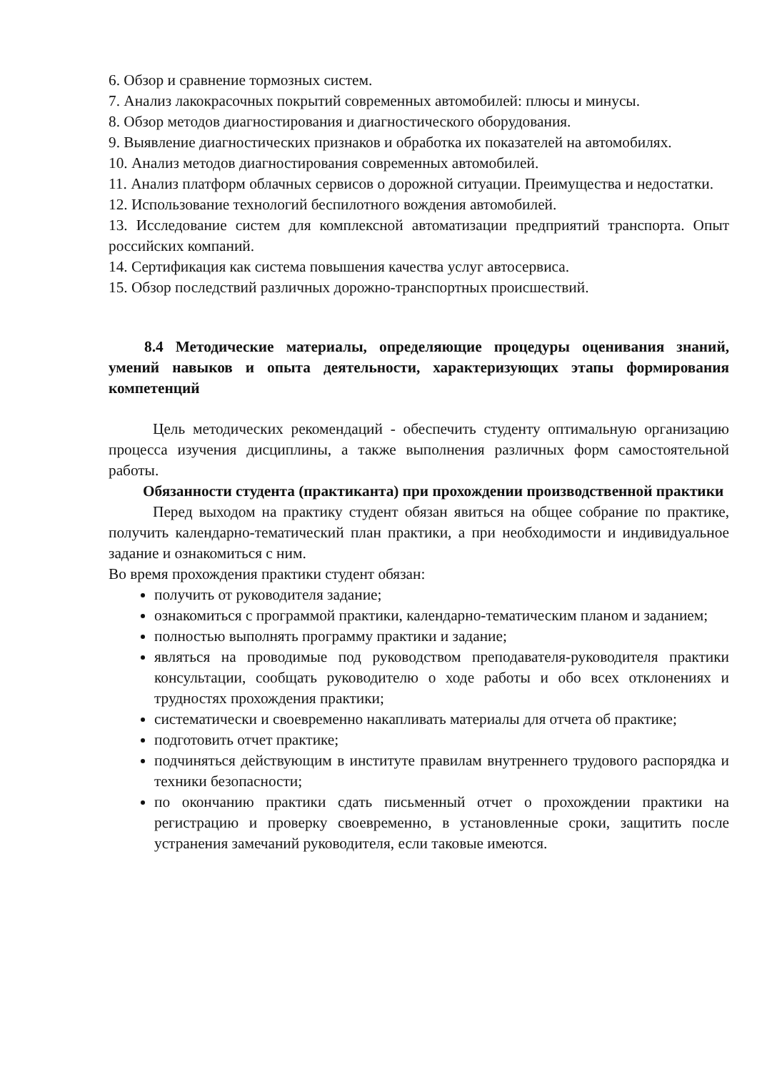6. Обзор и сравнение тормозных систем.
7. Анализ лакокрасочных покрытий современных автомобилей: плюсы и минусы.
8. Обзор методов диагностирования и диагностического оборудования.
9. Выявление диагностических признаков и обработка их показателей на автомобилях.
10. Анализ методов диагностирования современных автомобилей.
11. Анализ платформ облачных сервисов о дорожной ситуации. Преимущества и недостатки.
12. Использование технологий беспилотного вождения автомобилей.
13. Исследование систем для комплексной автоматизации предприятий транспорта. Опыт российских компаний.
14. Сертификация как система повышения качества услуг автосервиса.
15. Обзор последствий различных дорожно-транспортных происшествий.
8.4 Методические материалы, определяющие процедуры оценивания знаний, умений навыков и опыта деятельности, характеризующих этапы формирования компетенций
Цель методических рекомендаций - обеспечить студенту оптимальную организацию процесса изучения дисциплины, а также выполнения различных форм самостоятельной работы.
Обязанности студента (практиканта) при прохождении производственной практики
Перед выходом на практику студент обязан явиться на общее собрание по практике, получить календарно-тематический план практики, а при необходимости и индивидуальное задание и ознакомиться с ним.
Во время прохождения практики студент обязан:
получить от руководителя задание;
ознакомиться с программой практики, календарно-тематическим планом и заданием;
полностью выполнять программу практики и задание;
являться на проводимые под руководством преподавателя-руководителя практики консультации, сообщать руководителю о ходе работы и обо всех отклонениях и трудностях прохождения практики;
систематически и своевременно накапливать материалы для отчета об практике;
подготовить отчет практике;
подчиняться действующим в институте правилам внутреннего трудового распорядка и техники безопасности;
по окончанию практики сдать письменный отчет о прохождении практики на регистрацию и проверку своевременно, в установленные сроки, защитить после устранения замечаний руководителя, если таковые имеются.